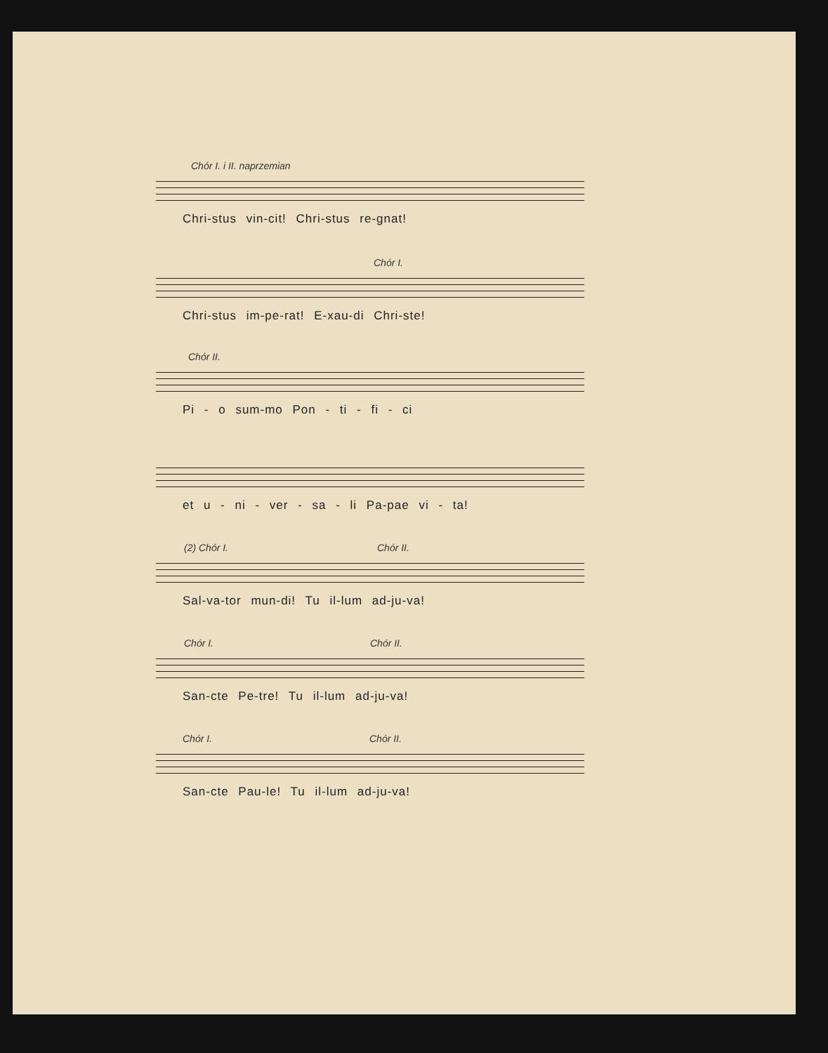Chór I. i II. naprzemian
Chri-stus vin-cit! Chri-stus re-gnat!
Chór I.
Chri-stus im-pe-rat! E-xau-di Chri-ste!
Chór II.
Pi - o sum-mo Pon - ti - fi - ci
et u - ni - ver - sa - li Pa-pae vi - ta!
(2) Chór I. Chór II.
Sal-va-tor mun-di! Tu il-lum ad-ju-va!
Chór I. Chór II.
San-cte Pe-tre! Tu il-lum ad-ju-va!
Chór I. Chór II.
San-cte Pau-le! Tu il-lum ad-ju-va!